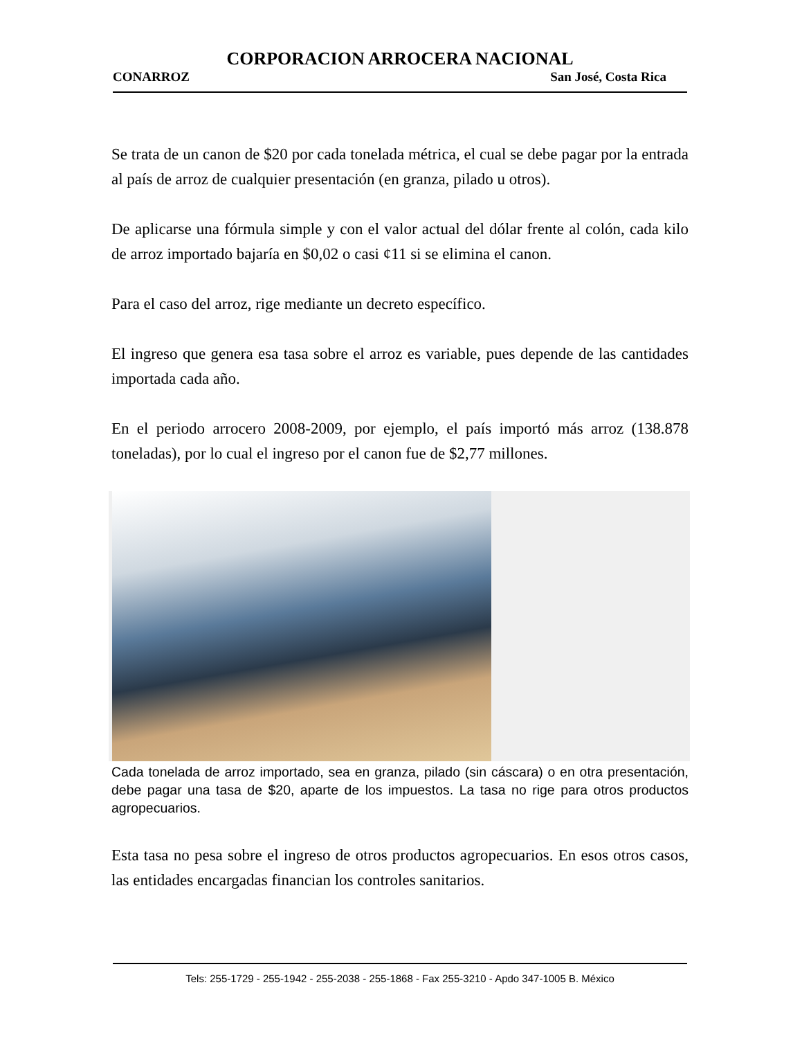CORPORACION ARROCERA NACIONAL
CONARROZ San José, Costa Rica
Se trata de un canon de $20 por cada tonelada métrica, el cual se debe pagar por la entrada al país de arroz de cualquier presentación (en granza, pilado u otros).
De aplicarse una fórmula simple y con el valor actual del dólar frente al colón, cada kilo de arroz importado bajaría en $0,02 o casi ¢11 si se elimina el canon.
Para el caso del arroz, rige mediante un decreto específico.
El ingreso que genera esa tasa sobre el arroz es variable, pues depende de las cantidades importada cada año.
En el periodo arrocero 2008-2009, por ejemplo, el país importó más arroz (138.878 toneladas), por lo cual el ingreso por el canon fue de $2,77 millones.
Cada tonelada de arroz importado, sea en granza, pilado (sin cáscara) o en otra presentación, debe pagar una tasa de $20, aparte de los impuestos. La tasa no rige para otros productos agropecuarios.
Esta tasa no pesa sobre el ingreso de otros productos agropecuarios. En esos otros casos, las entidades encargadas financian los controles sanitarios.
Tels: 255-1729 - 255-1942 - 255-2038 - 255-1868 - Fax 255-3210 - Apdo 347-1005 B. México